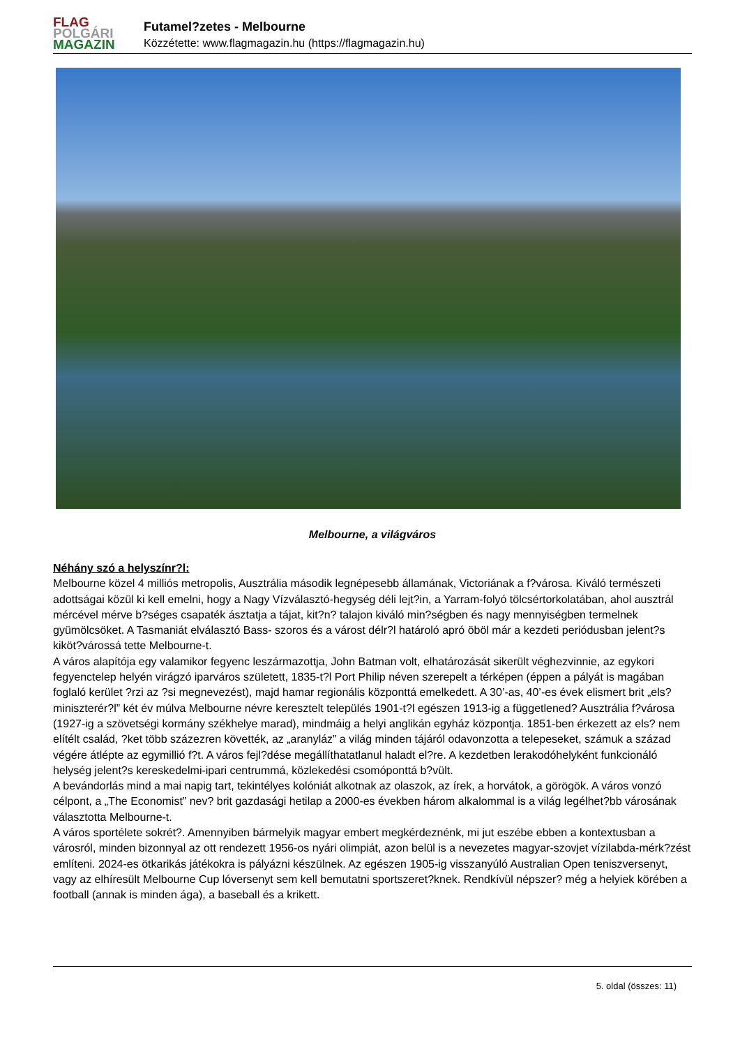FLAG
POLGÁRI
MAGAZIN
Futamel?zetes - Melbourne
Közzétette: www.flagmagazin.hu (https://flagmagazin.hu)
Melbourne, a világváros
Néhány szó a helyszínr?l:
Melbourne közel 4 milliós metropolis, Ausztrália második legnépesebb államának, Victoriának a f?városa. Kiváló természeti adottságai közül ki kell emelni, hogy a Nagy Vízválasztó-hegység déli lejt?in, a Yarram-folyó tölcsértorkolatában, ahol ausztrál mércével mérve b?séges csapaték ásztatja a tájat, kit?n? talajon kiváló min?ségben és nagy mennyiségben termelnek gyümölcsöket. A Tasmaniát elválasztó Bass- szoros és a várost délr?l határoló apró öböl már a kezdeti periódusban jelent?s kiköt?várossá tette Melbourne-t.
A város alapítója egy valamikor fegyenc leszármazottja, John Batman volt, elhatározását sikerült véghezvinnie, az egykori fegyenctelep helyén virágzó iparváros született, 1835-t?l Port Philip néven szerepelt a térképen (éppen a pályát is magában foglaló kerület ?rzi az ?si megnevezést), majd hamar regionális központtá emelkedett. A 30’-as, 40’-es évek elismert brit „els? miniszterér?l” két év múlva Melbourne névre keresztelt település 1901-t?l egészen 1913-ig a függetlened? Ausztrália f?városa (1927-ig a szövetségi kormány székhelye marad), mindmáig a helyi anglikán egyház központja. 1851-ben érkezett az els? nem elítélt család, ?ket több százezren követték, az „aranyláz” a világ minden tájáról odavonzotta a telepeseket, számuk a század végére átlépte az egymillió f?t. A város fejl?dése megállíthatatlanul haladt el?re. A kezdetben lerakodóhelyként funkcionáló helység jelent?s kereskedelmi-ipari centrummá, közlekedési csomóponttá b?vült.
A bevándorlás mind a mai napig tart, tekintélyes kolóniát alkotnak az olaszok, az írek, a horvátok, a görögök. A város vonzó célpont, a „The Economist” nev? brit gazdasági hetilap a 2000-es években három alkalommal is a világ legélhet?bb városának választotta Melbourne-t.
A város sportélete sokrét?. Amennyiben bármelyik magyar embert megkérdeznénk, mi jut eszébe ebben a kontextusban a városról, minden bizonnyal az ott rendezett 1956-os nyári olimpiát, azon belül is a nevezetes magyar-szovjet vízilabda-mérk?zést említeni. 2024-es ötkarikás játékokra is pályázni készülnek. Az egészen 1905-ig visszanyúló Australian Open teniszversenyt, vagy az elhíresült Melbourne Cup lóversenyt sem kell bemutatni sportszeret?knek. Rendkívül népszer? még a helyiek körében a football (annak is minden ága), a baseball és a krikett.
5. oldal (összes: 11)